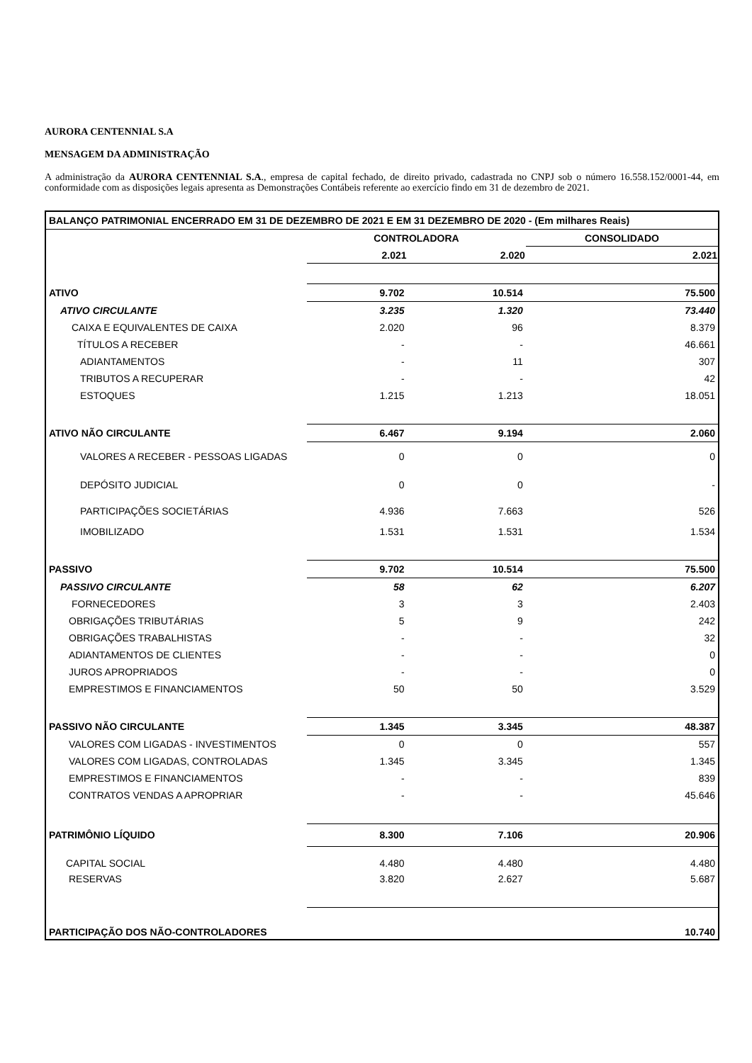AURORA CENTENNIAL S.A
MENSAGEM DA ADMINISTRAÇÃO
A administração da AURORA CENTENNIAL S.A., empresa de capital fechado, de direito privado, cadastrada no CNPJ sob o número 16.558.152/0001-44, em conformidade com as disposições legais apresenta as Demonstrações Contábeis referente ao exercício findo em 31 de dezembro de 2021.
| BALANÇO PATRIMONIAL ENCERRADO EM 31 DE DEZEMBRO DE 2021 E EM 31 DEZEMBRO DE 2020 - (Em milhares Reais) | | | |
| | CONTROLADORA | | CONSOLIDADO |
| | 2.021 | 2.020 | 2.021 |
| ATIVO | 9.702 | 10.514 | 75.500 |
| ATIVO CIRCULANTE | 3.235 | 1.320 | 73.440 |
| CAIXA E EQUIVALENTES DE CAIXA | 2.020 | 96 | 8.379 |
| TÍTULOS A RECEBER | - | - | 46.661 |
| ADIANTAMENTOS | - | 11 | 307 |
| TRIBUTOS A RECUPERAR | - | - | 42 |
| ESTOQUES | 1.215 | 1.213 | 18.051 |
| ATIVO NÃO CIRCULANTE | 6.467 | 9.194 | 2.060 |
| VALORES A RECEBER - PESSOAS LIGADAS | 0 | 0 | 0 |
| DEPÓSITO JUDICIAL | 0 | 0 | - |
| PARTICIPAÇÕES SOCIETÁRIAS | 4.936 | 7.663 | 526 |
| IMOBILIZADO | 1.531 | 1.531 | 1.534 |
| PASSIVO | 9.702 | 10.514 | 75.500 |
| PASSIVO CIRCULANTE | 58 | 62 | 6.207 |
| FORNECEDORES | 3 | 3 | 2.403 |
| OBRIGAÇÕES TRIBUTÁRIAS | 5 | 9 | 242 |
| OBRIGAÇÕES TRABALHISTAS | - | - | 32 |
| ADIANTAMENTOS DE CLIENTES | - | - | 0 |
| JUROS APROPRIADOS | - | - | 0 |
| EMPRESTIMOS E FINANCIAMENTOS | 50 | 50 | 3.529 |
| PASSIVO NÃO CIRCULANTE | 1.345 | 3.345 | 48.387 |
| VALORES COM LIGADAS - INVESTIMENTOS | 0 | 0 | 557 |
| VALORES COM LIGADAS, CONTROLADAS | 1.345 | 3.345 | 1.345 |
| EMPRESTIMOS E FINANCIAMENTOS | - | - | 839 |
| CONTRATOS VENDAS A APROPRIAR | - | - | 45.646 |
| PATRIMÔNIO LÍQUIDO | 8.300 | 7.106 | 20.906 |
| CAPITAL SOCIAL | 4.480 | 4.480 | 4.480 |
| RESERVAS | 3.820 | 2.627 | 5.687 |
| PARTICIPAÇÃO DOS NÃO-CONTROLADORES | | | 10.740 |